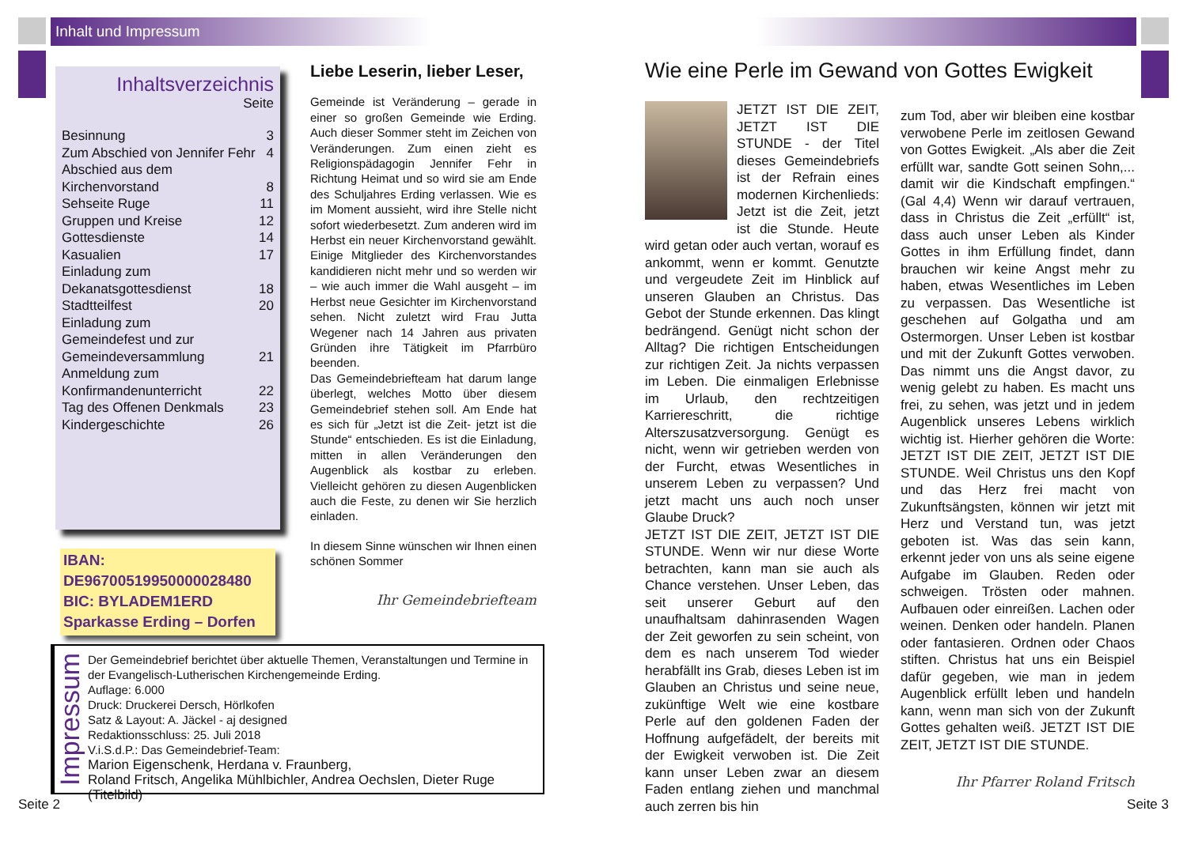Inhalt und Impressum
Inhaltsverzeichnis
Seite
| Besinnung | 3 |
| Zum Abschied von Jennifer Fehr | 4 |
| Abschied aus dem Kirchenvorstand | 8 |
| Sehseite Ruge | 11 |
| Gruppen und Kreise | 12 |
| Gottesdienste | 14 |
| Kasualien | 17 |
| Einladung zum Dekanatsgottesdienst | 18 |
| Stadtteilfest | 20 |
| Einladung zum Gemeindefest und zur Gemeindeversammlung | 21 |
| Anmeldung zum Konfirmandenunterricht | 22 |
| Tag des Offenen Denkmals | 23 |
| Kindergeschichte | 26 |
IBAN:
DE96700519950000028480
BIC: BYLADEM1ERD
Sparkasse Erding – Dorfen
Liebe Leserin, lieber Leser,
Gemeinde ist Veränderung – gerade in einer so großen Gemeinde wie Erding. Auch dieser Sommer steht im Zeichen von Veränderungen. Zum einen zieht es Religionspädagogin Jennifer Fehr in Richtung Heimat und so wird sie am Ende des Schuljahres Erding verlassen. Wie es im Moment aussieht, wird ihre Stelle nicht sofort wiederbesetzt. Zum anderen wird im Herbst ein neuer Kirchenvorstand gewählt. Einige Mitglieder des Kirchenvorstandes kandidieren nicht mehr und so werden wir – wie auch immer die Wahl ausgeht – im Herbst neue Gesichter im Kirchenvorstand sehen. Nicht zuletzt wird Frau Jutta Wegener nach 14 Jahren aus privaten Gründen ihre Tätigkeit im Pfarrbüro beenden.
Das Gemeindebriefteam hat darum lange überlegt, welches Motto über diesem Gemeindebrief stehen soll. Am Ende hat es sich für „Jetzt ist die Zeit- jetzt ist die Stunde“ entschieden. Es ist die Einladung, mitten in allen Veränderungen den Augenblick als kostbar zu erleben. Vielleicht gehören zu diesen Augenblicken auch die Feste, zu denen wir Sie herzlich einladen.
In diesem Sinne wünschen wir Ihnen einen schönen Sommer
Ihr Gemeindebriefteam
Impressum
Der Gemeindebrief berichtet über aktuelle Themen, Veranstaltungen und Termine in der Evangelisch-Lutherischen Kirchengemeinde Erding.
Auflage: 6.000
Druck: Druckerei Dersch, Hörlkofen
Satz & Layout: A. Jäckel - aj designed
Redaktionsschluss: 25. Juli 2018
V.i.S.d.P.: Das Gemeindebrief-Team:
Marion Eigenschenk, Herdana v. Fraunberg,
Roland Fritsch, Angelika Mühlbichler, Andrea Oechslen, Dieter Ruge (Titelbild)
Seite 2
Wie eine Perle im Gewand von Gottes Ewigkeit
JETZT IST DIE ZEIT, JETZT IST DIE STUNDE - der Titel dieses Gemeindebriefs ist der Refrain eines modernen Kirchenlieds: Jetzt ist die Zeit, jetzt ist die Stunde. Heute wird getan oder auch vertan, worauf es ankommt, wenn er kommt. Genutzte und vergeudete Zeit im Hinblick auf unseren Glauben an Christus. Das Gebot der Stunde erkennen. Das klingt bedrängend. Genügt nicht schon der Alltag? Die richtigen Entscheidungen zur richtigen Zeit. Ja nichts verpassen im Leben. Die einmaligen Erlebnisse im Urlaub, den rechtzeitigen Karriereschritt, die richtige Alterszusatzversorgung. Genügt es nicht, wenn wir getrieben werden von der Furcht, etwas Wesentliches in unserem Leben zu verpassen? Und jetzt macht uns auch noch unser Glaube Druck?
JETZT IST DIE ZEIT, JETZT IST DIE STUNDE. Wenn wir nur diese Worte betrachten, kann man sie auch als Chance verstehen. Unser Leben, das seit unserer Geburt auf den unaufhaltsam dahinrasenden Wagen der Zeit geworfen zu sein scheint, von dem es nach unserem Tod wieder herabfällt ins Grab, dieses Leben ist im Glauben an Christus und seine neue, zukünftige Welt wie eine kostbare Perle auf den goldenen Faden der Hoffnung aufgefädelt, der bereits mit der Ewigkeit verwoben ist. Die Zeit kann unser Leben zwar an diesem Faden entlang ziehen und manchmal auch zerren bis hin
zum Tod, aber wir bleiben eine kostbar verwobene Perle im zeitlosen Gewand von Gottes Ewigkeit. „Als aber die Zeit erfüllt war, sandte Gott seinen Sohn,... damit wir die Kindschaft empfingen.“ (Gal 4,4) Wenn wir darauf vertrauen, dass in Christus die Zeit „erfüllt“ ist, dass auch unser Leben als Kinder Gottes in ihm Erfüllung findet, dann brauchen wir keine Angst mehr zu haben, etwas Wesentliches im Leben zu verpassen. Das Wesentliche ist geschehen auf Golgatha und am Ostermorgen. Unser Leben ist kostbar und mit der Zukunft Gottes verwoben. Das nimmt uns die Angst davor, zu wenig gelebt zu haben. Es macht uns frei, zu sehen, was jetzt und in jedem Augenblick unseres Lebens wirklich wichtig ist. Hierher gehören die Worte: JETZT IST DIE ZEIT, JETZT IST DIE STUNDE. Weil Christus uns den Kopf und das Herz frei macht von Zukunftsängsten, können wir jetzt mit Herz und Verstand tun, was jetzt geboten ist. Was das sein kann, erkennt jeder von uns als seine eigene Aufgabe im Glauben. Reden oder schweigen. Trösten oder mahnen. Aufbauen oder einreißen. Lachen oder weinen. Denken oder handeln. Planen oder fantasieren. Ordnen oder Chaos stiften. Christus hat uns ein Beispiel dafür gegeben, wie man in jedem Augenblick erfüllt leben und handeln kann, wenn man sich von der Zukunft Gottes gehalten weiß. JETZT IST DIE ZEIT, JETZT IST DIE STUNDE.
Ihr Pfarrer Roland Fritsch
Seite 3